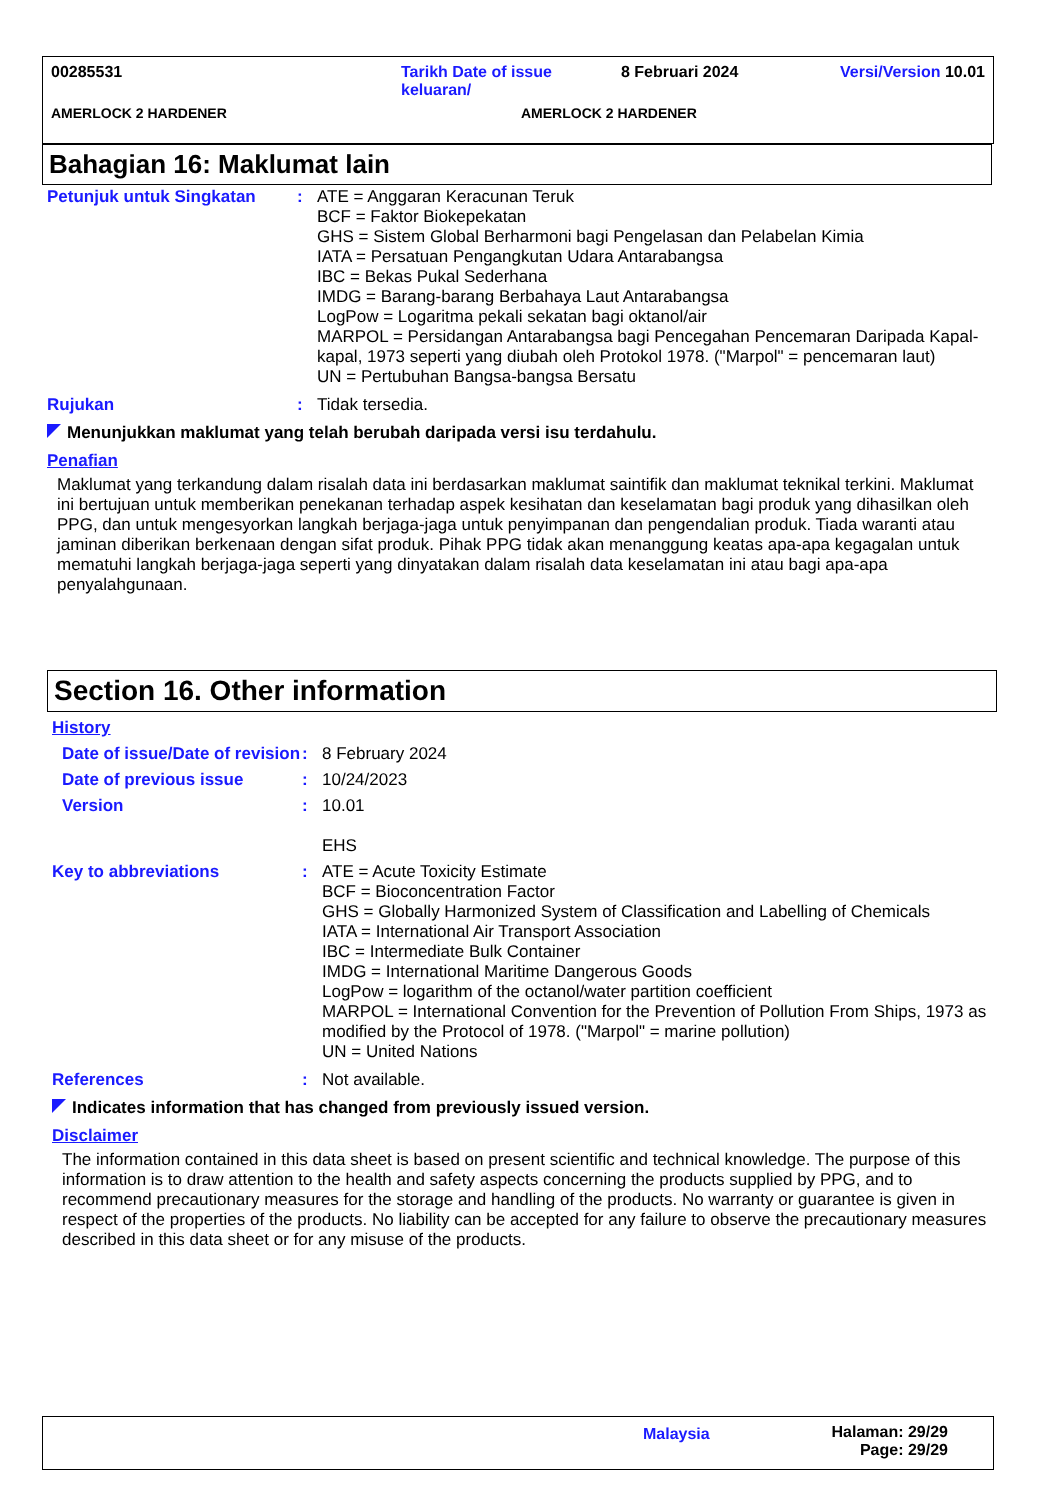00285531 Tarikh Date of issue keluaran/
8 Februari 2024 Versi/Version 10.01
AMERLOCK 2 HARDENER AMERLOCK 2 HARDENER
Bahagian 16: Maklumat lain
Petunjuk untuk Singkatan : ATE = Anggaran Keracunan Teruk
BCF = Faktor Biokepekatan
GHS = Sistem Global Berharmoni bagi Pengelasan dan Pelabelan Kimia
IATA = Persatuan Pengangkutan Udara Antarabangsa
IBC = Bekas Pukal Sederhana
IMDG = Barang-barang Berbahaya Laut Antarabangsa
LogPow = Logaritma pekali sekatan bagi oktanol/air
MARPOL = Persidangan Antarabangsa bagi Pencegahan Pencemaran Daripada Kapal-kapal, 1973 seperti yang diubah oleh Protokol 1978. ("Marpol" = pencemaran laut)
UN = Pertubuhan Bangsa-bangsa Bersatu
Rujukan : Tidak tersedia.
Menunjukkan maklumat yang telah berubah daripada versi isu terdahulu.
Penafian
Maklumat yang terkandung dalam risalah data ini berdasarkan maklumat saintifik dan maklumat teknikal terkini. Maklumat ini bertujuan untuk memberikan penekanan terhadap aspek kesihatan dan keselamatan bagi produk yang dihasilkan oleh PPG, dan untuk mengesyorkan langkah berjaga-jaga untuk penyimpanan dan pengendalian produk. Tiada waranti atau jaminan diberikan berkenaan dengan sifat produk. Pihak PPG tidak akan menanggung keatas apa-apa kegagalan untuk mematuhi langkah berjaga-jaga seperti yang dinyatakan dalam risalah data keselamatan ini atau bagi apa-apa penyalahgunaan.
Section 16. Other information
History
Date of issue/Date of revision
: 8 February 2024
Date of previous issue : 10/24/2023
Version : 10.01
EHS
Key to abbreviations : ATE = Acute Toxicity Estimate
BCF = Bioconcentration Factor
GHS = Globally Harmonized System of Classification and Labelling of Chemicals
IATA = International Air Transport Association
IBC = Intermediate Bulk Container
IMDG = International Maritime Dangerous Goods
LogPow = logarithm of the octanol/water partition coefficient
MARPOL = International Convention for the Prevention of Pollution From Ships, 1973 as modified by the Protocol of 1978. ("Marpol" = marine pollution)
UN = United Nations
References : Not available.
Indicates information that has changed from previously issued version.
Disclaimer
The information contained in this data sheet is based on present scientific and technical knowledge. The purpose of this information is to draw attention to the health and safety aspects concerning the products supplied by PPG, and to recommend precautionary measures for the storage and handling of the products. No warranty or guarantee is given in respect of the properties of the products. No liability can be accepted for any failure to observe the precautionary measures described in this data sheet or for any misuse of the products.
Malaysia Halaman: 29/29
Page: 29/29